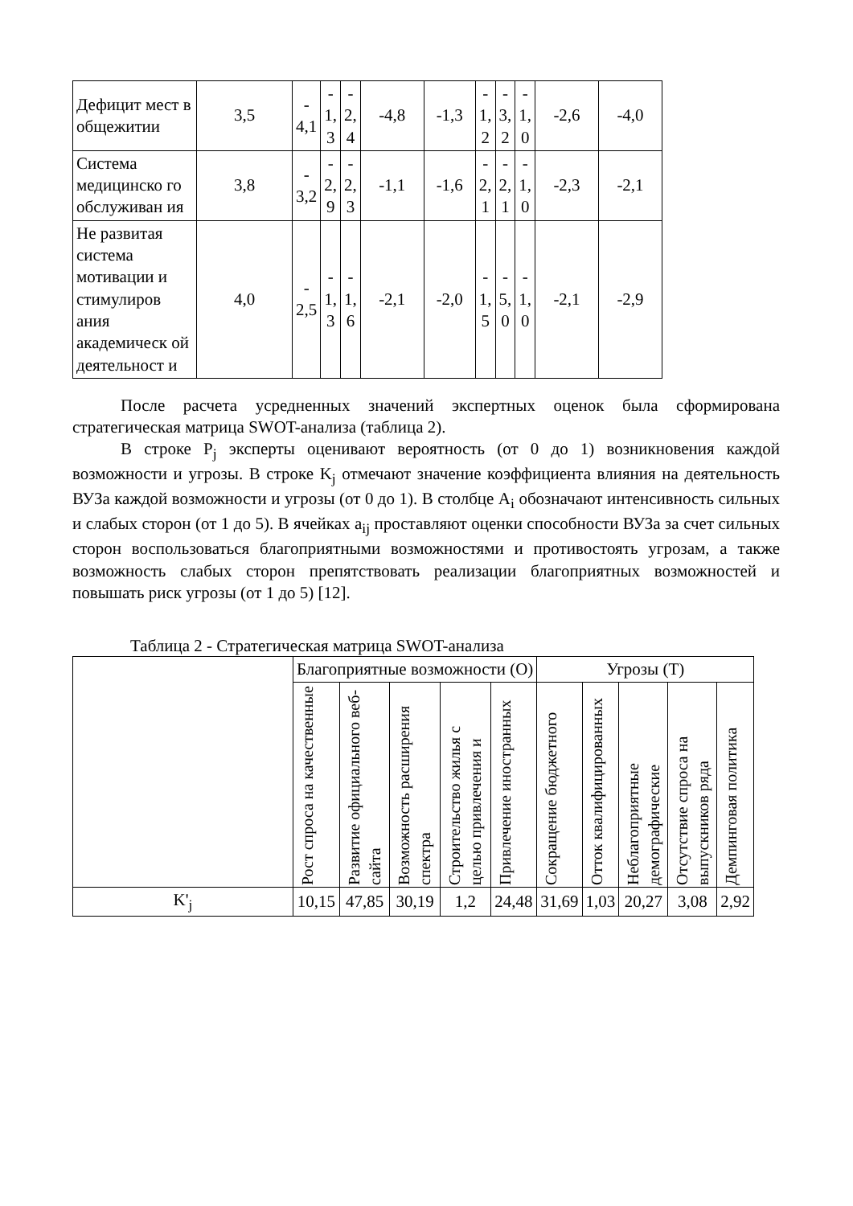| Дефицит мест в общежитии | 3,5 | - 4,1 | - 1, 3 | - 2, 4 | -4,8 | -1,3 | - 1, 2 | - 3, 2 | - 1, 0 | -2,6 | -4,0 |
| Система медицинско го обслуживан ия | 3,8 | - 3,2 | - 2, 9 | - 2, 3 | -1,1 | -1,6 | - 2, 1 | - 2, 1 | - 1, 0 | -2,3 | -2,1 |
| Не развитая система мотивации и стимулиров ания академическ ой деятельност и | 4,0 | - 2,5 | - 1, 3 | - 1, 6 | -2,1 | -2,0 | - 1, 5 | - 5, 0 | - 1, 0 | -2,1 | -2,9 |
После расчета усредненных значений экспертных оценок была сформирована стратегическая матрица SWOT-анализа (таблица 2).
В строке P<sub>j</sub> эксперты оценивают вероятность (от 0 до 1) возникновения каждой возможности и угрозы. В строке K<sub>j</sub> отмечают значение коэффициента влияния на деятельность ВУЗа каждой возможности и угрозы (от 0 до 1). В столбце A<sub>i</sub> обозначают интенсивность сильных и слабых сторон (от 1 до 5). В ячейках a<sub>ij</sub> проставляют оценки способности ВУЗа за счет сильных сторон воспользоваться благоприятными возможностями и противостоять угрозам, а также возможность слабых сторон препятствовать реализации благоприятных возможностей и повышать риск угрозы (от 1 до 5) [12].
Таблица 2 - Стратегическая матрица SWOT-анализа
| | Благоприятные возможности (O) | | | | | Угрозы (T) | | | | |
| | Рост спроса на качественные | Развитие официального веб-сайта | Возможность расширения спектра | Строительство жилья с целью привлечения и | Привлечение иностранных | Сокращение бюджетного | Отток квалифицированных | Неблагоприятные демографические | Отсутствие спроса на выпускников ряда | Демпинговая политика |
| K'<sub>j</sub> | 10,15 | 47,85 | 30,19 | 1,2 | 24,48 | 31,69 | 1,03 | 20,27 | 3,08 | 2,92 |